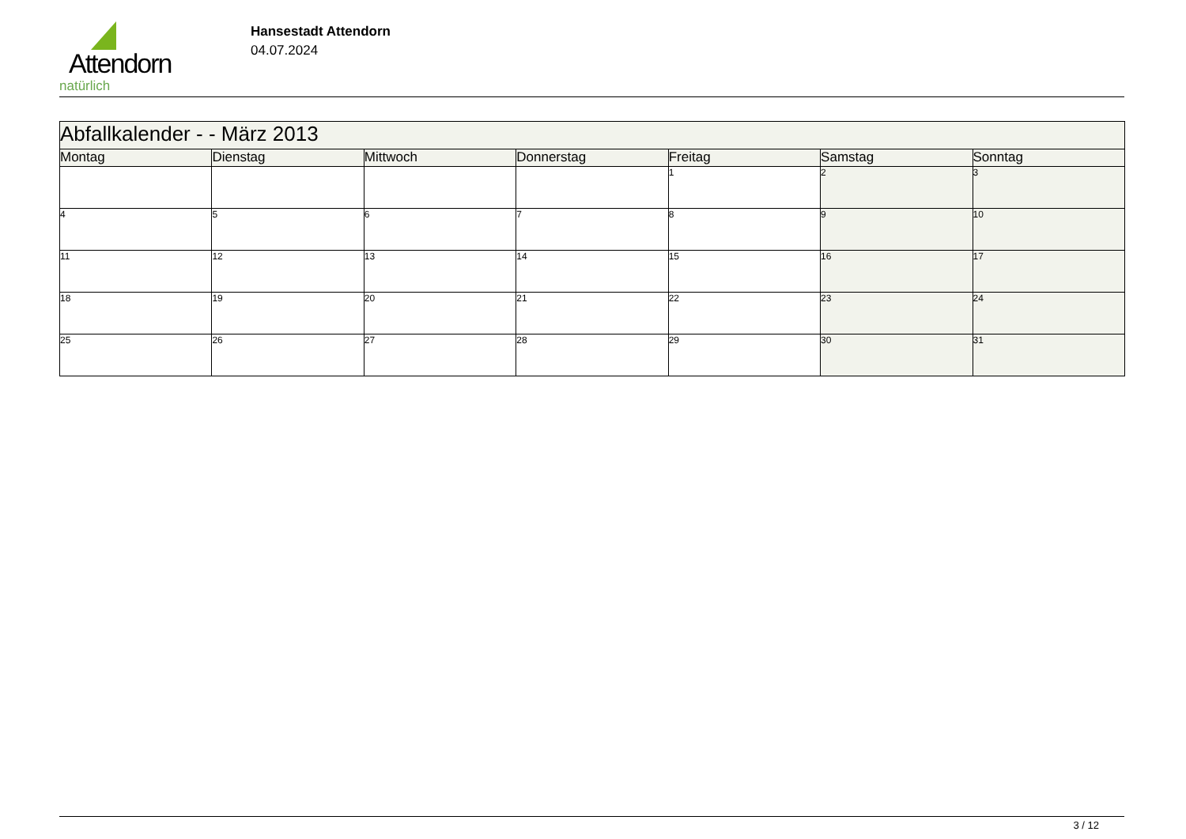Attendorn
natürlich
Hansestadt Attendorn
04.07.2024
| Abfallkalender - - März 2013 | | | | | | |
| Montag | Dienstag | Mittwoch | Donnerstag | Freitag | Samstag | Sonntag |
| | | | | 1 | 2 | 3 |
| 4 | 5 | 6 | 7 | 8 | 9 | 10 |
| 11 | 12 | 13 | 14 | 15 | 16 | 17 |
| 18 | 19 | 20 | 21 | 22 | 23 | 24 |
| 25 | 26 | 27 | 28 | 29 | 30 | 31 |
3 / 12